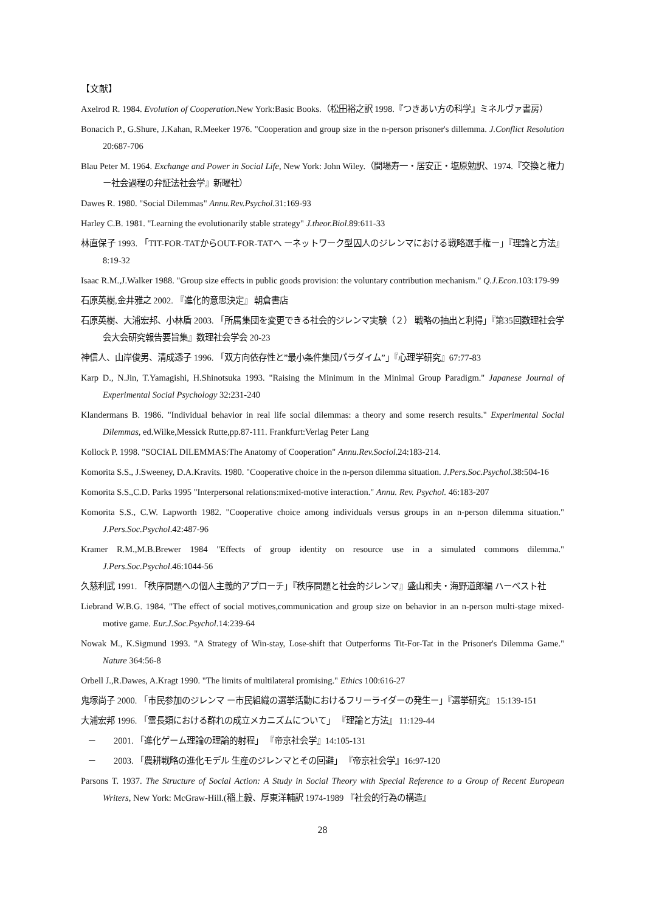【文献】
Axelrod R. 1984. Evolution of Cooperation.New York:Basic Books.（松田裕之訳 1998.『つきあい方の科学』ミネルヴァ書房）
Bonacich P., G.Shure, J.Kahan, R.Meeker 1976. "Cooperation and group size in the n-person prisoner's dillemma. J.Conflict Resolution 20:687-706
Blau Peter M. 1964. Exchange and Power in Social Life, New York: John Wiley.（間場寿一・居安正・塩原勉訳、1974.『交換と権力ー社会過程の弁証法社会学』新曜社）
Dawes R. 1980. "Social Dilemmas" Annu.Rev.Psychol.31:169-93
Harley C.B. 1981. "Learning the evolutionarily stable strategy" J.theor.Biol.89:611-33
林直保子 1993. 「TIT-FOR-TATからOUT-FOR-TATへ ーネットワーク型囚人のジレンマにおける戦略選手権ー」『理論と方法』 8:19-32
Isaac R.M.,J.Walker 1988. "Group size effects in public goods provision: the voluntary contribution mechanism." Q.J.Econ.103:179-99
石原英樹,金井雅之 2002. 『進化的意思決定』 朝倉書店
石原英樹、大浦宏邦、小林盾 2003. 「所属集団を変更できる社会的ジレンマ実験（２） 戦略の抽出と利得」『第35回数理社会学会大会研究報告要旨集』数理社会学会 20-23
神信人、山岸俊男、清成透子 1996. 「双方向依存性と”最小条件集団パラダイム”」『心理学研究』67:77-83
Karp D., N.Jin, T.Yamagishi, H.Shinotsuka 1993. "Raising the Minimum in the Minimal Group Paradigm." Japanese Journal of Experimental Social Psychology 32:231-240
Klandermans B. 1986. "Individual behavior in real life social dilemmas: a theory and some reserch results." Experimental Social Dilemmas, ed.Wilke,Messick Rutte,pp.87-111. Frankfurt:Verlag Peter Lang
Kollock P. 1998. "SOCIAL DILEMMAS:The Anatomy of Cooperation" Annu.Rev.Sociol.24:183-214.
Komorita S.S., J.Sweeney, D.A.Kravits. 1980. "Cooperative choice in the n-person dilemma situation. J.Pers.Soc.Psychol.38:504-16
Komorita S.S.,C.D. Parks 1995 "Interpersonal relations:mixed-motive interaction." Annu. Rev. Psychol. 46:183-207
Komorita S.S., C.W. Lapworth 1982. "Cooperative choice among individuals versus groups in an n-person dilemma situation." J.Pers.Soc.Psychol.42:487-96
Kramer R.M.,M.B.Brewer 1984 "Effects of group identity on resource use in a simulated commons dilemma." J.Pers.Soc.Psychol.46:1044-56
久慈利武 1991. 「秩序問題への個人主義的アプローチ」『秩序問題と社会的ジレンマ』盛山和夫・海野道郎編 ハーベスト社
Liebrand W.B.G. 1984. "The effect of social motives,communication and group size on behavior in an n-person multi-stage mixed-motive game. Eur.J.Soc.Psychol.14:239-64
Nowak M., K.Sigmund 1993. "A Strategy of Win-stay, Lose-shift that Outperforms Tit-For-Tat in the Prisoner's Dilemma Game." Nature 364:56-8
Orbell J.,R.Dawes, A.Kragt 1990. "The limits of multilateral promising." Ethics 100:616-27
鬼塚尚子 2000. 「市民参加のジレンマ ー市民組織の選挙活動におけるフリーライダーの発生ー」『選挙研究』 15:139-151
大浦宏邦 1996. 「霊長類における群れの成立メカニズムについて」 『理論と方法』 11:129-44
－ 2001. 「進化ゲーム理論の理論的射程」 『帝京社会学』14:105-131
－ 2003. 「農耕戦略の進化モデル 生産のジレンマとその回避」 『帝京社会学』16:97-120
Parsons T. 1937. The Structure of Social Action: A Study in Social Theory with Special Reference to a Group of Recent European Writers, New York: McGraw-Hill.(稲上毅、厚東洋輔訳 1974-1989 『社会的行為の構造』
28